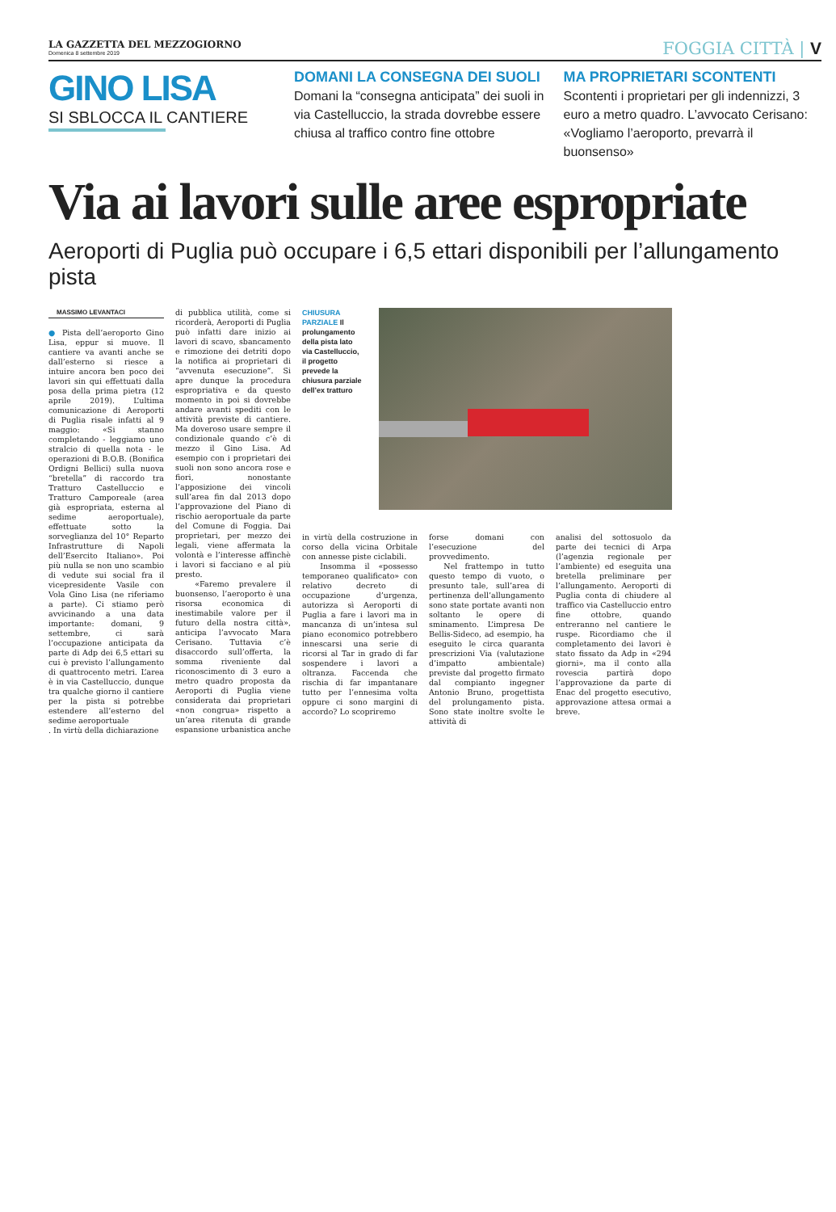LA GAZZETTA DEL MEZZOGIORNO
Domenica 8 settembre 2019
FOGGIA CITTÀ | V
GINO LISA
SI SBLOCCA IL CANTIERE
DOMANI LA CONSEGNA DEI SUOLI
Domani la “consegna anticipata” dei suoli in via Castelluccio, la strada dovrebbe essere chiusa al traffico contro fine ottobre
MA PROPRIETARI SCONTENTI
Scontenti i proprietari per gli indennizzi, 3 euro a metro quadro. L’avvocato Cerisano: «Vogliamo l’aeroporto, prevarrà il buonsenso»
Via ai lavori sulle aree espropriate
Aeroporti di Puglia può occupare i 6,5 ettari disponibili per l’allungamento pista
MASSIMO LEVANTACI
● Pista dell’aeroporto Gino Lisa, eppur si muove. Il cantiere va avanti anche se dall’esterno si riesce a intuire ancora ben poco dei lavori sin qui effettuati dalla posa della prima pietra (12 aprile 2019). L’ultima comunicazione di Aeroporti di Puglia risale infatti al 9 maggio: «Si stanno completando - leggiamo uno stralcio di quella nota - le operazioni di B.O.B. (Bonifica Ordigni Bellici) sulla nuova “bretella” di raccordo tra Tratturo Castelluccio e Tratturo Camporeale (area già espropriata, esterna al sedime aeroportuale), effettuate sotto la sorveglianza del 10° Reparto Infrastrutture di Napoli dell’Esercito Italiano». Poi più nulla se non uno scambio di vedute sui social fra il vicepresidente Vasile con Vola Gino Lisa (ne riferiamo a parte). Ci stiamo però avvicinando a una data importante: domani, 9 settembre, ci sarà l’occupazione anticipata da parte di Adp dei 6,5 ettari su cui è previsto l’allungamento di quattrocento metri. L’area è in via Castelluccio, dunque tra qualche giorno il cantiere per la pista si potrebbe estendere all’esterno del sedime aeroportuale
. In virtù della dichiarazione
di pubblica utilità, come si ricorderà, Aeroporti di Puglia può infatti dare inizio ai lavori di scavo, sbancamento e rimozione dei detriti dopo la notifica ai proprietari di “avvenuta esecuzione”. Si apre dunque la procedura espropriativa e da questo momento in poi si dovrebbe andare avanti spediti con le attività previste di cantiere. Ma doveroso usare sempre il condizionale quando c’è di mezzo il Gino Lisa. Ad esempio con i proprietari dei suoli non sono ancora rose e fiori, nonostante l’apposizione dei vincoli sull’area fin dal 2013 dopo l’approvazione del Piano di rischio aeroportuale da parte del Comune di Foggia. Dai proprietari, per mezzo dei legali, viene affermata la volontà e l’interesse affinchè i lavori si facciano e al più presto.
«Faremo prevalere il buonsenso, l’aeroporto è una risorsa economica di inestimabile valore per il futuro della nostra città», anticipa l’avvocato Mara Cerisano. Tuttavia c’è disaccordo sull’offerta, la somma riveniente dal riconoscimento di 3 euro a metro quadro proposta da Aeroporti di Puglia viene considerata dai proprietari «non congrua» rispetto a un’area ritenuta di grande espansione urbanistica anche
CHIUSURA PARZIALE Il prolungamento della pista lato via Castelluccio, il progetto prevede la chiusura parziale dell’ex tratturo
in virtù della costruzione in corso della vicina Orbitale con annesse piste ciclabili.
Insomma il «possesso temporaneo qualificato» con relativo decreto di occupazione d’urgenza, autorizza sì Aeroporti di Puglia a fare i lavori ma in mancanza di un’intesa sul piano economico potrebbero innescarsi una serie di ricorsi al Tar in grado di far sospendere i lavori a oltranza. Faccenda che rischia di far impantanare tutto per l’ennesima volta oppure ci sono margini di accordo? Lo scopriremo
forse domani con l’esecuzione del provvedimento.
Nel frattempo in tutto questo tempo di vuoto, o presunto tale, sull’area di pertinenza dell’allungamento sono state portate avanti non soltanto le opere di sminamento. L’impresa De Bellis-Sideco, ad esempio, ha eseguito le circa quaranta prescrizioni Via (valutazione d’impatto ambientale) previste dal progetto firmato dal compianto ingegner Antonio Bruno, progettista del prolungamento pista. Sono state inoltre svolte le attività di
analisi del sottosuolo da parte dei tecnici di Arpa (l’agenzia regionale per l’ambiente) ed eseguita una bretella preliminare per l’allungamento. Aeroporti di Puglia conta di chiudere al traffico via Castelluccio entro fine ottobre, quando entreranno nel cantiere le ruspe. Ricordiamo che il completamento dei lavori è stato fissato da Adp in «294 giorni», ma il conto alla rovescia partirà dopo l’approvazione da parte di Enac del progetto esecutivo, approvazione attesa ormai a breve.